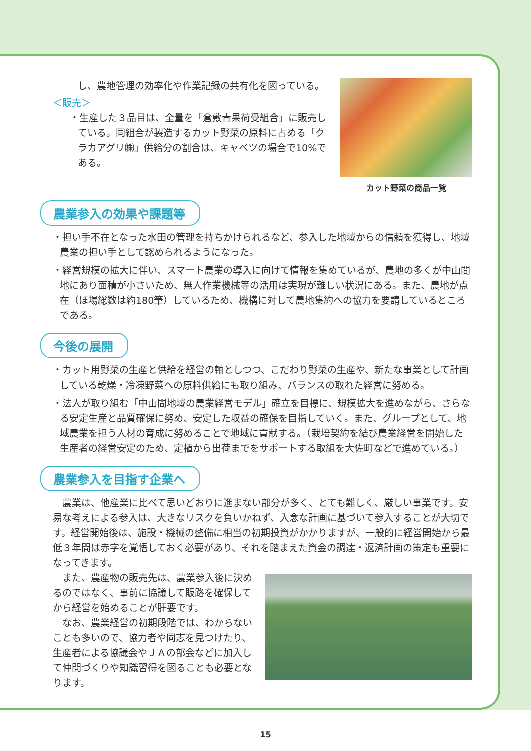し、農地管理の効率化や作業記録の共有化を図っている。
＜販売＞
・生産した３品目は、全量を「倉敷青果荷受組合」に販売している。同組合が製造するカット野菜の原料に占める「クラカアグリ㈱」供給分の割合は、キャベツの場合で10%である。
カット野菜の商品一覧
農業参入の効果や課題等
・担い手不在となった水田の管理を持ちかけられるなど、参入した地域からの信頼を獲得し、地域農業の担い手として認められるようになった。
・経営規模の拡大に伴い、スマート農業の導入に向けて情報を集めているが、農地の多くが中山間地にあり面積が小さいため、無人作業機械等の活用は実現が難しい状況にある。また、農地が点在（ほ場総数は約180筆）しているため、機構に対して農地集約への協力を要請しているところである。
今後の展開
・カット用野菜の生産と供給を経営の軸としつつ、こだわり野菜の生産や、新たな事業として計画している乾燥・冷凍野菜への原料供給にも取り組み、バランスの取れた経営に努める。
・法人が取り組む「中山間地域の農業経営モデル」確立を目標に、規模拡大を進めながら、さらなる安定生産と品質確保に努め、安定した収益の確保を目指していく。また、グループとして、地域農業を担う人材の育成に努めることで地域に貢献する。（栽培契約を結び農業経営を開始した生産者の経営安定のため、定植から出荷までをサポートする取組を大佐町などで進めている。）
農業参入を目指す企業へ
　農業は、他産業に比べて思いどおりに進まない部分が多く、とても難しく、厳しい事業です。安易な考えによる参入は、大きなリスクを負いかねず、入念な計画に基づいて参入することが大切です。経営開始後は、施設・機械の整備に相当の初期投資がかかりますが、一般的に経営開始から最低３年間は赤字を覚悟しておく必要があり、それを踏まえた資金の調達・返済計画の策定も重要になってきます。
　また、農産物の販売先は、農業参入後に決めるのではなく、事前に協議して販路を確保してから経営を始めることが肝要です。
　なお、農業経営の初期段階では、わからないことも多いので、協力者や同志を見つけたり、生産者による協議会やＪＡの部会などに加入して仲間づくりや知識習得を図ることも必要となります。
15